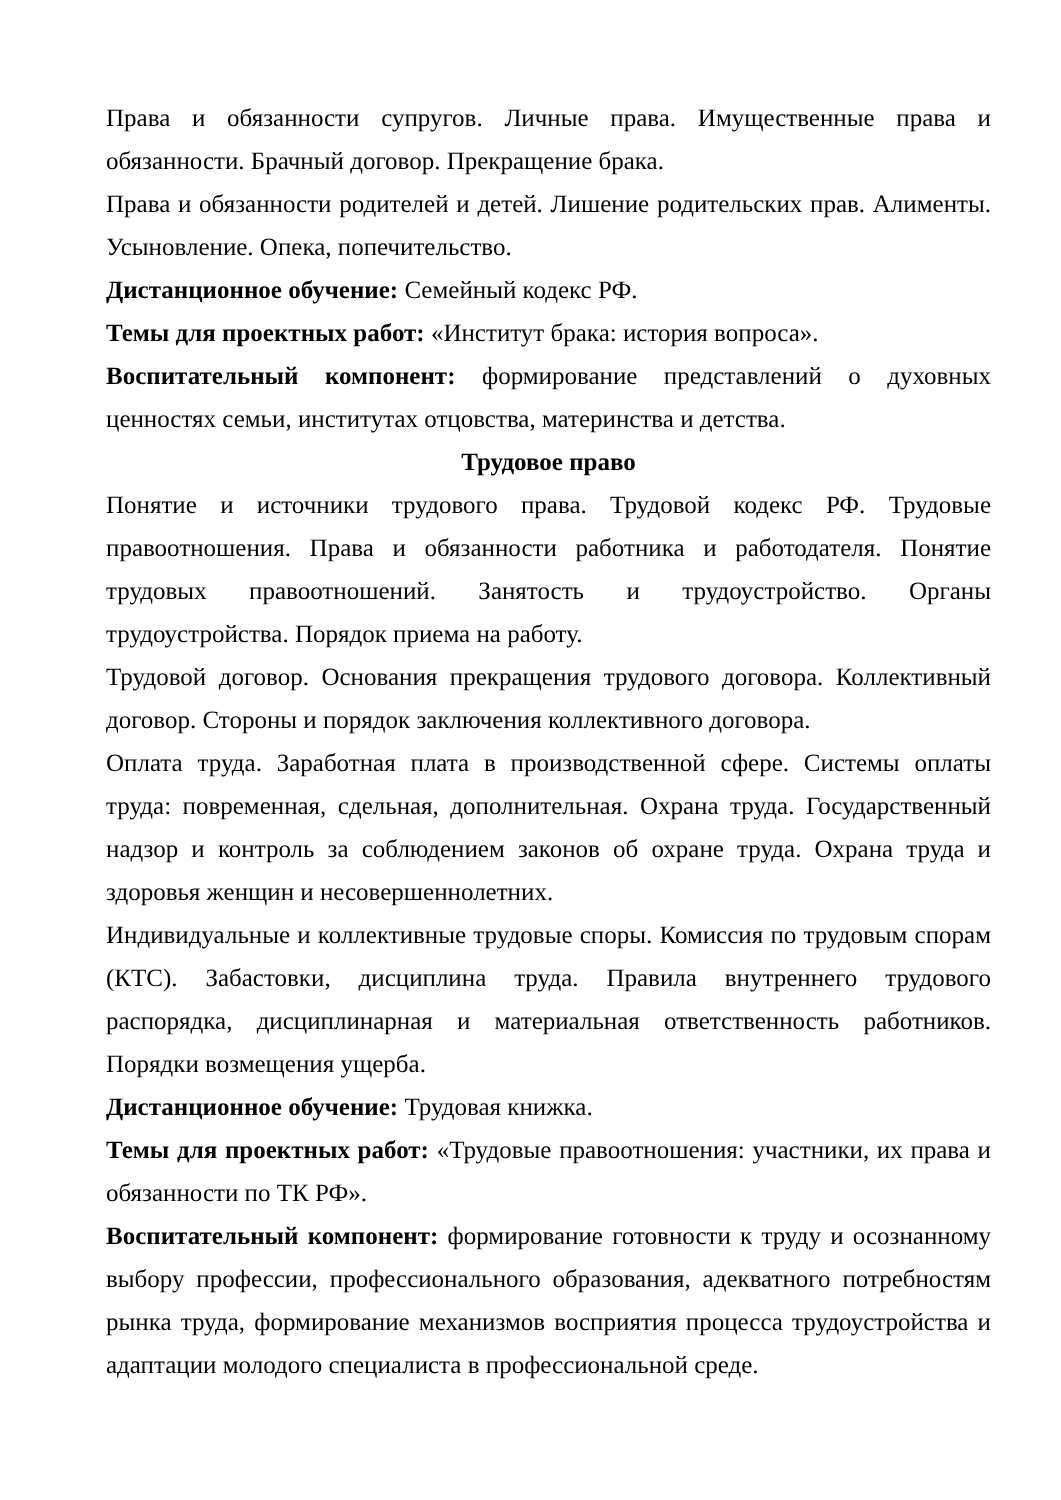Права и обязанности супругов. Личные права. Имущественные права и обязанности. Брачный договор. Прекращение брака.
Права и обязанности родителей и детей. Лишение родительских прав. Алименты. Усыновление. Опека, попечительство.
Дистанционное обучение: Семейный кодекс РФ.
Темы для проектных работ: «Институт брака: история вопроса».
Воспитательный компонент: формирование представлений о духовных ценностях семьи, институтах отцовства, материнства и детства.
Трудовое право
Понятие и источники трудового права. Трудовой кодекс РФ. Трудовые правоотношения. Права и обязанности работника и работодателя. Понятие трудовых правоотношений. Занятость и трудоустройство. Органы трудоустройства. Порядок приема на работу.
Трудовой договор. Основания прекращения трудового договора. Коллективный договор. Стороны и порядок заключения коллективного договора.
Оплата труда. Заработная плата в производственной сфере. Системы оплаты труда: повременная, сдельная, дополнительная. Охрана труда. Государственный надзор и контроль за соблюдением законов об охране труда. Охрана труда и здоровья женщин и несовершеннолетних.
Индивидуальные и коллективные трудовые споры. Комиссия по трудовым спорам (КТС). Забастовки, дисциплина труда. Правила внутреннего трудового распорядка, дисциплинарная и материальная ответственность работников. Порядки возмещения ущерба.
Дистанционное обучение: Трудовая книжка.
Темы для проектных работ: «Трудовые правоотношения: участники, их права и обязанности по ТК РФ».
Воспитательный компонент: формирование готовности к труду и осознанному выбору профессии, профессионального образования, адекватного потребностям рынка труда, формирование механизмов восприятия процесса трудоустройства и адаптации молодого специалиста в профессиональной среде.